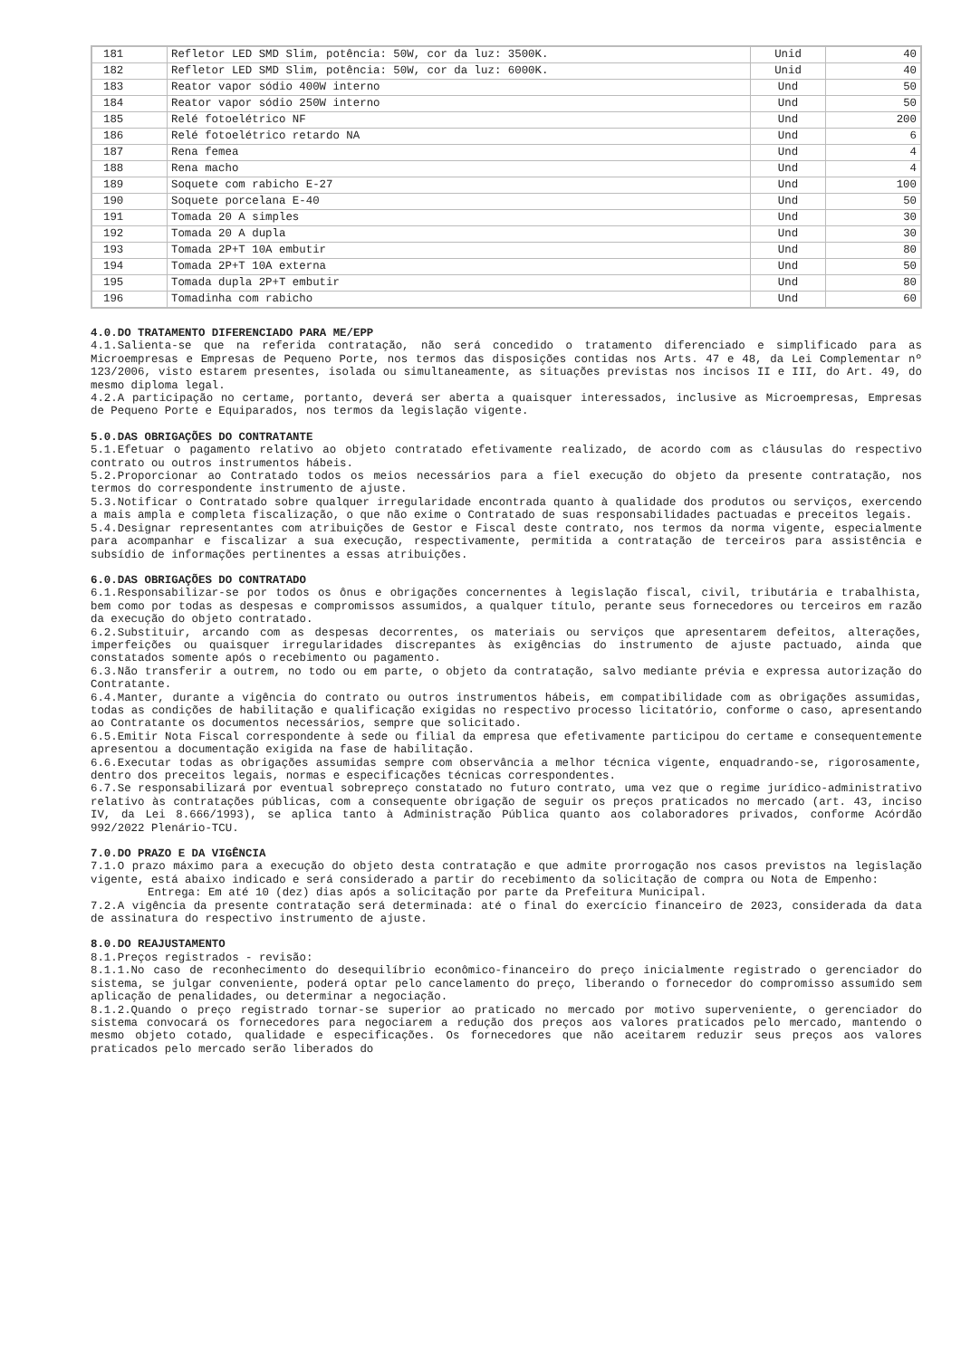| 181 | Refletor LED SMD Slim, potência: 50W, cor da luz: 3500K. | Unid | 40 |
| 182 | Refletor LED SMD Slim, potência: 50W, cor da luz: 6000K. | Unid | 40 |
| 183 | Reator vapor sódio 400W interno | Und | 50 |
| 184 | Reator vapor sódio 250W interno | Und | 50 |
| 185 | Relé fotoelétrico NF | Und | 200 |
| 186 | Relé fotoelétrico retardo NA | Und | 6 |
| 187 | Rena femea | Und | 4 |
| 188 | Rena macho | Und | 4 |
| 189 | Soquete com rabicho E-27 | Und | 100 |
| 190 | Soquete porcelana E-40 | Und | 50 |
| 191 | Tomada 20 A simples | Und | 30 |
| 192 | Tomada 20 A dupla | Und | 30 |
| 193 | Tomada 2P+T 10A embutir | Und | 80 |
| 194 | Tomada 2P+T 10A externa | Und | 50 |
| 195 | Tomada dupla 2P+T embutir | Und | 80 |
| 196 | Tomadinha com rabicho | Und | 60 |
4.0.DO TRATAMENTO DIFERENCIADO PARA ME/EPP
4.1.Salienta-se que na referida contratação, não será concedido o tratamento diferenciado e simplificado para as Microempresas e Empresas de Pequeno Porte, nos termos das disposições contidas nos Arts. 47 e 48, da Lei Complementar nº 123/2006, visto estarem presentes, isolada ou simultaneamente, as situações previstas nos incisos II e III, do Art. 49, do mesmo diploma legal.
4.2.A participação no certame, portanto, deverá ser aberta a quaisquer interessados, inclusive as Microempresas, Empresas de Pequeno Porte e Equiparados, nos termos da legislação vigente.
5.0.DAS OBRIGAÇÕES DO CONTRATANTE
5.1.Efetuar o pagamento relativo ao objeto contratado efetivamente realizado, de acordo com as cláusulas do respectivo contrato ou outros instrumentos hábeis.
5.2.Proporcionar ao Contratado todos os meios necessários para a fiel execução do objeto da presente contratação, nos termos do correspondente instrumento de ajuste.
5.3.Notificar o Contratado sobre qualquer irregularidade encontrada quanto à qualidade dos produtos ou serviços, exercendo a mais ampla e completa fiscalização, o que não exime o Contratado de suas responsabilidades pactuadas e preceitos legais.
5.4.Designar representantes com atribuições de Gestor e Fiscal deste contrato, nos termos da norma vigente, especialmente para acompanhar e fiscalizar a sua execução, respectivamente, permitida a contratação de terceiros para assistência e subsídio de informações pertinentes a essas atribuições.
6.0.DAS OBRIGAÇÕES DO CONTRATADO
6.1.Responsabilizar-se por todos os ônus e obrigações concernentes à legislação fiscal, civil, tributária e trabalhista, bem como por todas as despesas e compromissos assumidos, a qualquer título, perante seus fornecedores ou terceiros em razão da execução do objeto contratado.
6.2.Substituir, arcando com as despesas decorrentes, os materiais ou serviços que apresentarem defeitos, alterações, imperfeições ou quaisquer irregularidades discrepantes às exigências do instrumento de ajuste pactuado, ainda que constatados somente após o recebimento ou pagamento.
6.3.Não transferir a outrem, no todo ou em parte, o objeto da contratação, salvo mediante prévia e expressa autorização do Contratante.
6.4.Manter, durante a vigência do contrato ou outros instrumentos hábeis, em compatibilidade com as obrigações assumidas, todas as condições de habilitação e qualificação exigidas no respectivo processo licitatório, conforme o caso, apresentando ao Contratante os documentos necessários, sempre que solicitado.
6.5.Emitir Nota Fiscal correspondente à sede ou filial da empresa que efetivamente participou do certame e consequentemente apresentou a documentação exigida na fase de habilitação.
6.6.Executar todas as obrigações assumidas sempre com observância a melhor técnica vigente, enquadrando-se, rigorosamente, dentro dos preceitos legais, normas e especificações técnicas correspondentes.
6.7.Se responsabilizará por eventual sobrepreço constatado no futuro contrato, uma vez que o regime jurídico-administrativo relativo às contratações públicas, com a consequente obrigação de seguir os preços praticados no mercado (art. 43, inciso IV, da Lei 8.666/1993), se aplica tanto à Administração Pública quanto aos colaboradores privados, conforme Acórdão 992/2022 Plenário-TCU.
7.0.DO PRAZO E DA VIGÊNCIA
7.1.O prazo máximo para a execução do objeto desta contratação e que admite prorrogação nos casos previstos na legislação vigente, está abaixo indicado e será considerado a partir do recebimento da solicitação de compra ou Nota de Empenho:
Entrega: Em até 10 (dez) dias após a solicitação por parte da Prefeitura Municipal.
7.2.A vigência da presente contratação será determinada: até o final do exercício financeiro de 2023, considerada da data de assinatura do respectivo instrumento de ajuste.
8.0.DO REAJUSTAMENTO
8.1.Preços registrados - revisão:
8.1.1.No caso de reconhecimento do desequilíbrio econômico-financeiro do preço inicialmente registrado o gerenciador do sistema, se julgar conveniente, poderá optar pelo cancelamento do preço, liberando o fornecedor do compromisso assumido sem aplicação de penalidades, ou determinar a negociação.
8.1.2.Quando o preço registrado tornar-se superior ao praticado no mercado por motivo superveniente, o gerenciador do sistema convocará os fornecedores para negociarem a redução dos preços aos valores praticados pelo mercado, mantendo o mesmo objeto cotado, qualidade e especificações. Os fornecedores que não aceitarem reduzir seus preços aos valores praticados pelo mercado serão liberados do